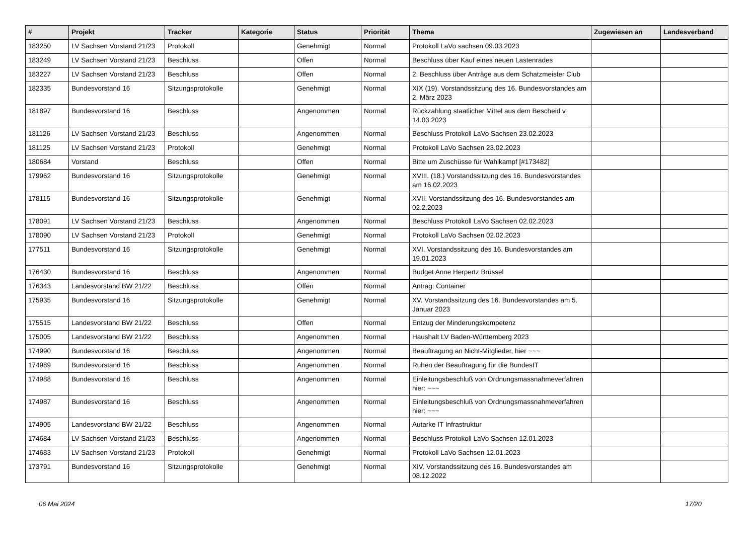| # | Projekt | Tracker | Kategorie | Status | Priorität | Thema | Zugewiesen an | Landesverband |
| --- | --- | --- | --- | --- | --- | --- | --- | --- |
| 183250 | LV Sachsen Vorstand 21/23 | Protokoll | | Genehmigt | Normal | Protokoll LaVo sachsen 09.03.2023 | | |
| 183249 | LV Sachsen Vorstand 21/23 | Beschluss | | Offen | Normal | Beschluss über Kauf eines neuen Lastenrades | | |
| 183227 | LV Sachsen Vorstand 21/23 | Beschluss | | Offen | Normal | 2. Beschluss über Anträge aus dem Schatzmeister Club | | |
| 182335 | Bundesvorstand 16 | Sitzungsprotokolle | | Genehmigt | Normal | XIX (19). Vorstandssitzung des 16. Bundesvorstandes am 2. März 2023 | | |
| 181897 | Bundesvorstand 16 | Beschluss | | Angenommen | Normal | Rückzahlung staatlicher Mittel aus dem Bescheid v. 14.03.2023 | | |
| 181126 | LV Sachsen Vorstand 21/23 | Beschluss | | Angenommen | Normal | Beschluss Protokoll LaVo Sachsen 23.02.2023 | | |
| 181125 | LV Sachsen Vorstand 21/23 | Protokoll | | Genehmigt | Normal | Protokoll LaVo Sachsen 23.02.2023 | | |
| 180684 | Vorstand | Beschluss | | Offen | Normal | Bitte um Zuschüsse für Wahlkampf [#173482] | | |
| 179962 | Bundesvorstand 16 | Sitzungsprotokolle | | Genehmigt | Normal | XVIII. (18.) Vorstandssitzung des 16. Bundesvorstandes am 16.02.2023 | | |
| 178115 | Bundesvorstand 16 | Sitzungsprotokolle | | Genehmigt | Normal | XVII. Vorstandssitzung des 16. Bundesvorstandes am 02.2.2023 | | |
| 178091 | LV Sachsen Vorstand 21/23 | Beschluss | | Angenommen | Normal | Beschluss Protokoll LaVo Sachsen 02.02.2023 | | |
| 178090 | LV Sachsen Vorstand 21/23 | Protokoll | | Genehmigt | Normal | Protokoll LaVo Sachsen 02.02.2023 | | |
| 177511 | Bundesvorstand 16 | Sitzungsprotokolle | | Genehmigt | Normal | XVI. Vorstandssitzung des 16. Bundesvorstandes am 19.01.2023 | | |
| 176430 | Bundesvorstand 16 | Beschluss | | Angenommen | Normal | Budget Anne Herpertz Brüssel | | |
| 176343 | Landesvorstand BW 21/22 | Beschluss | | Offen | Normal | Antrag: Container | | |
| 175935 | Bundesvorstand 16 | Sitzungsprotokolle | | Genehmigt | Normal | XV. Vorstandssitzung des 16. Bundesvorstandes am 5. Januar 2023 | | |
| 175515 | Landesvorstand BW 21/22 | Beschluss | | Offen | Normal | Entzug der Minderungskompetenz | | |
| 175005 | Landesvorstand BW 21/22 | Beschluss | | Angenommen | Normal | Haushalt LV Baden-Württemberg 2023 | | |
| 174990 | Bundesvorstand 16 | Beschluss | | Angenommen | Normal | Beauftragung an Nicht-Mitglieder, hier ~~~ | | |
| 174989 | Bundesvorstand 16 | Beschluss | | Angenommen | Normal | Ruhen der Beauftragung für die BundesIT | | |
| 174988 | Bundesvorstand 16 | Beschluss | | Angenommen | Normal | Einleitungsbeschluß von Ordnungsmassnahmeverfahren hier: ~~~ | | |
| 174987 | Bundesvorstand 16 | Beschluss | | Angenommen | Normal | Einleitungsbeschluß von Ordnungsmassnahmeverfahren hier: ~~~ | | |
| 174905 | Landesvorstand BW 21/22 | Beschluss | | Angenommen | Normal | Autarke IT Infrastruktur | | |
| 174684 | LV Sachsen Vorstand 21/23 | Beschluss | | Angenommen | Normal | Beschluss Protokoll LaVo Sachsen 12.01.2023 | | |
| 174683 | LV Sachsen Vorstand 21/23 | Protokoll | | Genehmigt | Normal | Protokoll LaVo Sachsen 12.01.2023 | | |
| 173791 | Bundesvorstand 16 | Sitzungsprotokolle | | Genehmigt | Normal | XIV. Vorstandssitzung des 16. Bundesvorstandes am 08.12.2022 | | |
06 Mai 2024 17/20